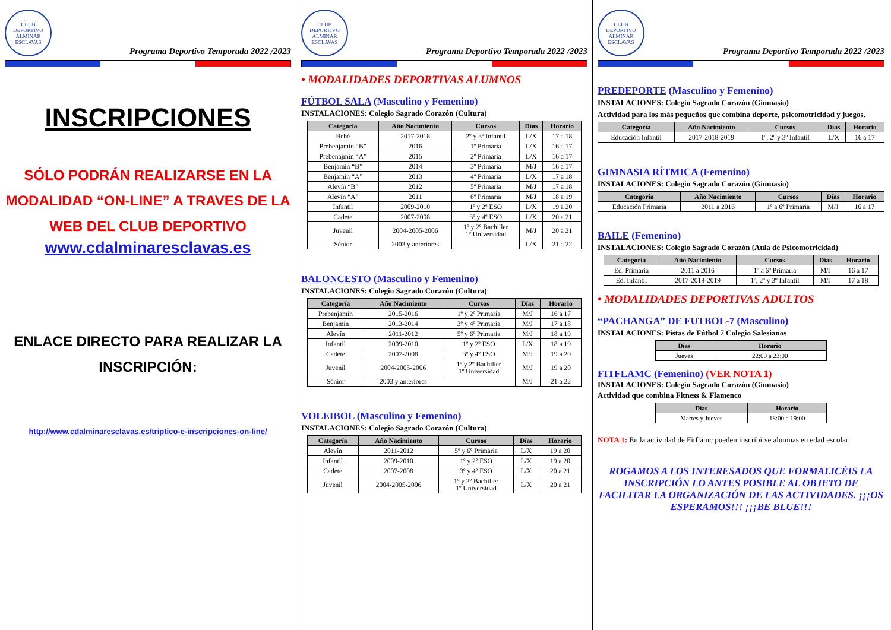CLUB DEPORTIVO ALMINAR ESCLAVAS
Programa Deportivo Temporada 2022 /2023
INSCRIPCIONES
SÓLO PODRÁN REALIZARSE EN LA MODALIDAD “ON-LINE” A TRAVES DE LA WEB DEL CLUB DEPORTIVO
www.cdalminaresclavas.es
ENLACE DIRECTO PARA REALIZAR LA INSCRIPCIÓN:
http://www.cdalminaresclavas.es/triptico-e-inscripciones-on-line/
CLUB DEPORTIVO ALMINAR ESCLAVAS
Programa Deportivo Temporada 2022 /2023
• MODALIDADES DEPORTIVAS ALUMNOS
FÚTBOL SALA (Masculino y Femenino)
INSTALACIONES: Colegio Sagrado Corazón (Cultura)
| Categoría | Año Nacimiento | Cursos | Días | Horario |
| --- | --- | --- | --- | --- |
| Bebé | 2017-2018 | 2º y 3º Infantil | L/X | 17 a 18 |
| Prebenjamín “B” | 2016 | 1º Primaria | L/X | 16 a 17 |
| Prebenajmín “A” | 2015 | 2º Primaria | L/X | 16 a 17 |
| Benjamín “B” | 2014 | 3º Primaria | M/J | 16 a 17 |
| Benjamín “A” | 2013 | 4º Primaria | L/X | 17 a 18 |
| Alevín “B” | 2012 | 5º Primaria | M/J | 17 a 18 |
| Alevín “A” | 2011 | 6º Primaria | M/J | 18 a 19 |
| Infantil | 2009-2010 | 1º y 2º ESO | L/X | 19 a 20 |
| Cadete | 2007-2008 | 3º y 4º ESO | L/X | 20 a 21 |
| Juvenil | 2004-2005-2006 | 1º y 2º Bachiller 1º Universidad | M/J | 20 a 21 |
| Sénior | 2003 y anteriores | | L/X | 21 a 22 |
BALONCESTO (Masculino y Femenino)
INSTALACIONES: Colegio Sagrado Corazón (Cultura)
| Categoría | Año Nacimiento | Cursos | Días | Horario |
| --- | --- | --- | --- | --- |
| Prebenjamín | 2015-2016 | 1º y 2º Primaria | M/J | 16 a 17 |
| Benjamín | 2013-2014 | 3º y 4º Primaria | M/J | 17 a 18 |
| Alevín | 2011-2012 | 5º y 6º Primaria | M/J | 18 a 19 |
| Infantil | 2009-2010 | 1º y 2º ESO | L/X | 18 a 19 |
| Cadete | 2007-2008 | 3º y 4º ESO | M/J | 19 a 20 |
| Juvenil | 2004-2005-2006 | 1º y 2º Bachiller 1º Universidad | M/J | 19 a 20 |
| Sénior | 2003 y anteriores | | M/J | 21 a 22 |
VOLEIBOL (Masculino y Femenino)
INSTALACIONES: Colegio Sagrado Corazón (Cultura)
| Categoría | Año Nacimiento | Cursos | Días | Horario |
| --- | --- | --- | --- | --- |
| Alevín | 2011-2012 | 5º y 6º Primaria | L/X | 19 a 20 |
| Infantil | 2009-2010 | 1º y 2º ESO | L/X | 19 a 20 |
| Cadete | 2007-2008 | 3º y 4º ESO | L/X | 20 a 21 |
| Juvenil | 2004-2005-2006 | 1º y 2º Bachiller 1º Universidad | L/X | 20 a 21 |
CLUB DEPORTIVO ALMINAR ESCLAVAS
Programa Deportivo Temporada 2022 /2023
PREDEPORTE (Masculino y Femenino)
INSTALACIONES: Colegio Sagrado Corazón (Gimnasio)
Actividad para los más pequeños que combina deporte, psicomotricidad y juegos.
| Categoría | Año Nacimiento | Cursos | Días | Horario |
| --- | --- | --- | --- | --- |
| Educación Infantil | 2017-2018-2019 | 1º, 2º y 3º Infantil | L/X | 16 a 17 |
GIMNASIA RÍTMICA (Femenino)
INSTALACIONES: Colegio Sagrado Corazón (Gimnasio)
| Categoría | Año Nacimiento | Cursos | Días | Horario |
| --- | --- | --- | --- | --- |
| Educación Primaria | 2011 a 2016 | 1º a 6º Primaria | M/J | 16 a 17 |
BAILE (Femenino)
INSTALACIONES: Colegio Sagrado Corazón (Aula de Psicomotricidad)
| Categoría | Año Nacimiento | Cursos | Días | Horario |
| --- | --- | --- | --- | --- |
| Ed. Primaria | 2011 a 2016 | 1º a 6º Primaria | M/J | 16 a 17 |
| Ed. Infantil | 2017-2018-2019 | 1º, 2º y 3º Infantil | M/J | 17 a 18 |
• MODALIDADES DEPORTIVAS ADULTOS
“PACHANGA” DE FUTBOL-7 (Masculino)
INSTALACIONES: Pistas de Fútbol 7 Colegio Salesianos
| Días | Horario |
| --- | --- |
| Jueves | 22:00 a 23:00 |
FITFLAMC (Femenino) (VER NOTA 1)
INSTALACIONES: Colegio Sagrado Corazón (Gimnasio)
Actividad que combina Fitness & Flamenco
| Días | Horario |
| --- | --- |
| Martes y Jueves | 18:00 a 19:00 |
NOTA 1: En la actividad de Fitflamc pueden inscribirse alumnas en edad escolar.
ROGAMOS A LOS INTERESADOS QUE FORMALICÉIS LA INSCRIPCIÓN LO ANTES POSIBLE AL OBJETO DE FACILITAR LA ORGANIZACIÓN DE LAS ACTIVIDADES. ¡¡¡OS ESPERAMOS!!! ¡¡¡BE BLUE!!!